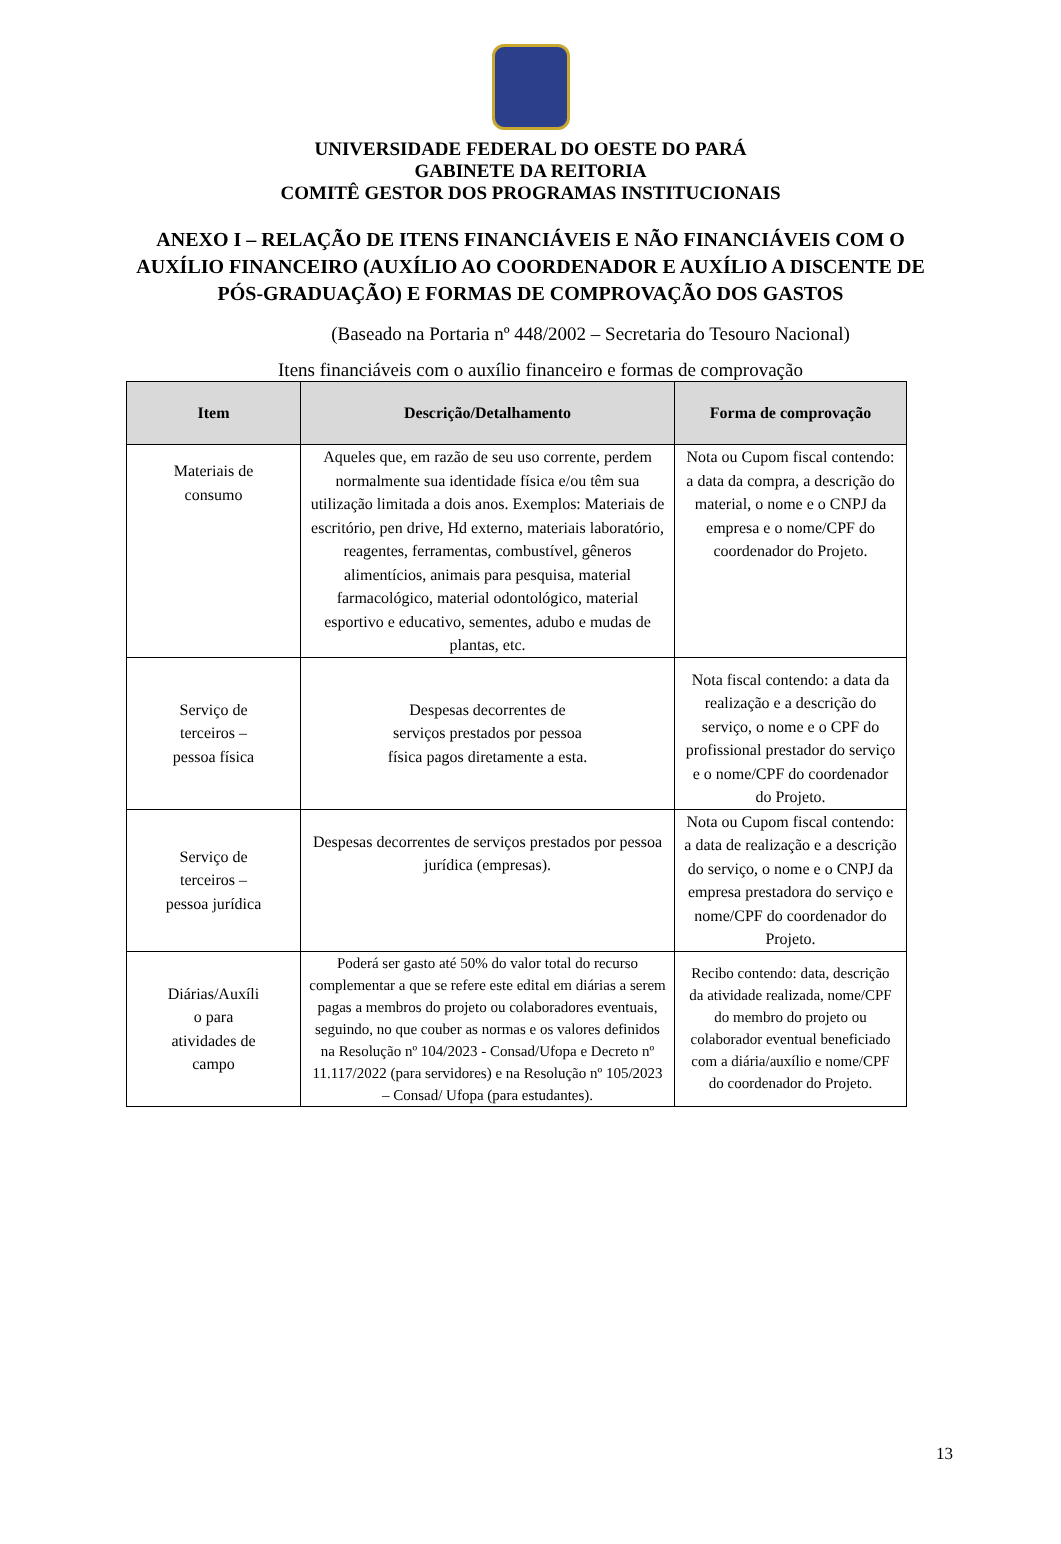UNIVERSIDADE FEDERAL DO OESTE DO PARÁ
GABINETE DA REITORIA
COMITÊ GESTOR DOS PROGRAMAS INSTITUCIONAIS
ANEXO I – RELAÇÃO DE ITENS FINANCIÁVEIS E NÃO FINANCIÁVEIS COM O AUXÍLIO FINANCEIRO (AUXÍLIO AO COORDENADOR E AUXÍLIO A DISCENTE DE PÓS-GRADUAÇÃO) E FORMAS DE COMPROVAÇÃO DOS GASTOS
(Baseado na Portaria nº 448/2002 – Secretaria do Tesouro Nacional)
Itens financiáveis com o auxílio financeiro e formas de comprovação
| Item | Descrição/Detalhamento | Forma de comprovação |
| --- | --- | --- |
| Materiais de consumo | Aqueles que, em razão de seu uso corrente, perdem normalmente sua identidade física e/ou têm sua utilização limitada a dois anos. Exemplos: Materiais de escritório, pen drive, Hd externo, materiais laboratório, reagentes, ferramentas, combustível, gêneros alimentícios, animais para pesquisa, material farmacológico, material odontológico, material esportivo e educativo, sementes, adubo e mudas de plantas, etc. | Nota ou Cupom fiscal contendo: a data da compra, a descrição do material, o nome e o CNPJ da empresa e o nome/CPF do coordenador do Projeto. |
| Serviço de terceiros – pessoa física | Despesas decorrentes de serviços prestados por pessoa física pagos diretamente a esta. | Nota fiscal contendo: a data da realização e a descrição do serviço, o nome e o CPF do profissional prestador do serviço e o nome/CPF do coordenador do Projeto. |
| Serviço de terceiros – pessoa jurídica | Despesas decorrentes de serviços prestados por pessoa jurídica (empresas). | Nota ou Cupom fiscal contendo: a data de realização e a descrição do serviço, o nome e o CNPJ da empresa prestadora do serviço e nome/CPF do coordenador do Projeto. |
| Diárias/Auxíli o para atividades de campo | Poderá ser gasto até 50% do valor total do recurso complementar a que se refere este edital em diárias a serem pagas a membros do projeto ou colaboradores eventuais, seguindo, no que couber as normas e os valores definidos na Resolução nº 104/2023 - Consad/Ufopa e Decreto nº 11.117/2022 (para servidores) e na Resolução nº 105/2023 – Consad/ Ufopa (para estudantes). | Recibo contendo: data, descrição da atividade realizada, nome/CPF do membro do projeto ou colaborador eventual beneficiado com a diária/auxílio e nome/CPF do coordenador do Projeto. |
13